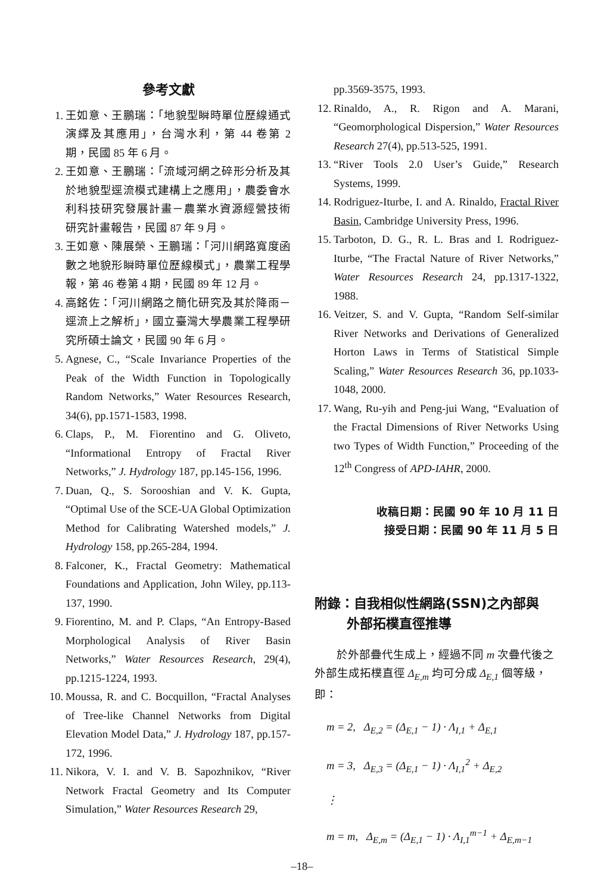參考文獻
1. 王如意、王鵬瑞：「地貌型瞬時單位歷線通式演繹及其應用」，台灣水利，第 44 卷第 2 期，民國 85 年 6 月。
2. 王如意、王鵬瑞：「流域河網之碎形分析及其於地貌型逕流模式建構上之應用」，農委會水利科技研究發展計畫－農業水資源經營技術研究計畫報告，民國 87 年 9 月。
3. 王如意、陳展榮、王鵬瑞：「河川網路寬度函數之地貌形瞬時單位歷線模式」，農業工程學報，第 46 卷第 4 期，民國 89 年 12 月。
4. 高銘佐：「河川網路之簡化研究及其於降雨－逕流上之解析」，國立臺灣大學農業工程學研究所碩士論文，民國 90 年 6 月。
5. Agnese, C., “Scale Invariance Properties of the Peak of the Width Function in Topologically Random Networks,” Water Resources Research, 34(6), pp.1571-1583, 1998.
6. Claps, P., M. Fiorentino and G. Oliveto, “Informational Entropy of Fractal River Networks,” J. Hydrology 187, pp.145-156, 1996.
7. Duan, Q., S. Sorooshian and V. K. Gupta, “Optimal Use of the SCE-UA Global Optimization Method for Calibrating Watershed models,” J. Hydrology 158, pp.265-284, 1994.
8. Falconer, K., Fractal Geometry: Mathematical Foundations and Application, John Wiley, pp.113-137, 1990.
9. Fiorentino, M. and P. Claps, “An Entropy-Based Morphological Analysis of River Basin Networks,” Water Resources Research, 29(4), pp.1215-1224, 1993.
10. Moussa, R. and C. Bocquillon, “Fractal Analyses of Tree-like Channel Networks from Digital Elevation Model Data,” J. Hydrology 187, pp.157-172, 1996.
11. Nikora, V. I. and V. B. Sapozhnikov, “River Network Fractal Geometry and Its Computer Simulation,” Water Resources Research 29,
pp.3569-3575, 1993.
12. Rinaldo, A., R. Rigon and A. Marani, “Geomorphological Dispersion,” Water Resources Research 27(4), pp.513-525, 1991.
13. “River Tools 2.0 User’s Guide,” Research Systems, 1999.
14. Rodriguez-Iturbe, I. and A. Rinaldo, Fractal River Basin, Cambridge University Press, 1996.
15. Tarboton, D. G., R. L. Bras and I. Rodriguez-Iturbe, “The Fractal Nature of River Networks,” Water Resources Research 24, pp.1317-1322, 1988.
16. Veitzer, S. and V. Gupta, “Random Self-similar River Networks and Derivations of Generalized Horton Laws in Terms of Statistical Simple Scaling,” Water Resources Research 36, pp.1033-1048, 2000.
17. Wang, Ru-yih and Peng-jui Wang, “Evaluation of the Fractal Dimensions of River Networks Using two Types of Width Function,” Proceeding of the 12<sup>th</sup> Congress of APD-IAHR, 2000.
收稿日期：民國 90 年 10 月 11 日
接受日期：民國 90 年 11 月 5 日
附錄：自我相似性網路(SSN)之內部與
外部拓樸直徑推導
於外部疊代生成上，經過不同 m 次疊代後之外部生成拓樸直徑 Δ<sub>E,m</sub> 均可分成 Δ<sub>E,1</sub> 個等級，即：
m = 2, Δ<sub>E,2</sub> = (Δ<sub>E,1</sub> − 1) · Λ<sub>I,1</sub> + Δ<sub>E,1</sub>
m = 3, Δ<sub>E,3</sub> = (Δ<sub>E,1</sub> − 1) · Λ<sub>I,1</sub><sup>2</sup> + Δ<sub>E,2</sub>
⋮
m = m, Δ<sub>E,m</sub> = (Δ<sub>E,1</sub> − 1) · Λ<sub>I,1</sub><sup>m−1</sup> + Δ<sub>E,m−1</sub>
–18–